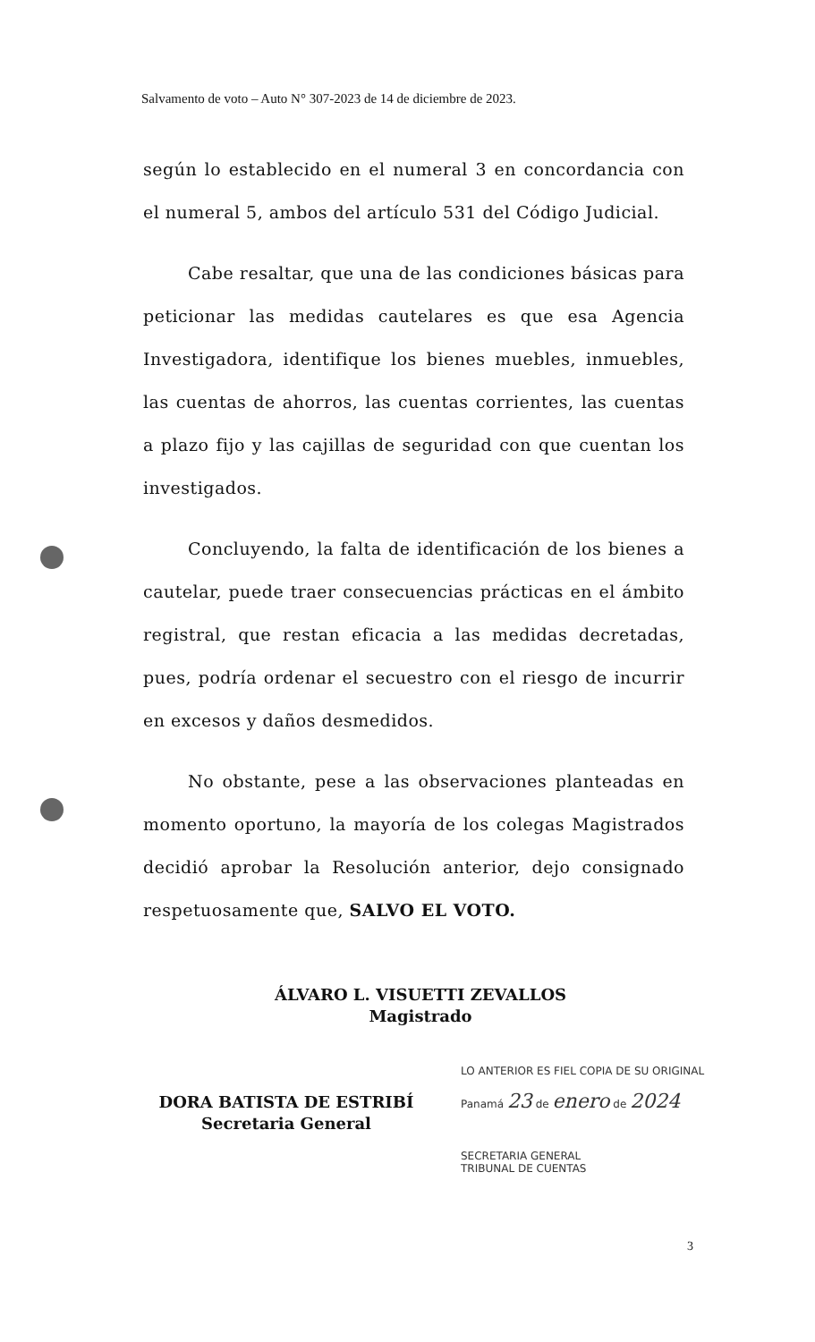Salvamento de voto – Auto N° 307-2023 de 14 de diciembre de 2023.
según lo establecido en el numeral 3 en concordancia con el numeral 5, ambos del artículo 531 del Código Judicial.
Cabe resaltar, que una de las condiciones básicas para peticionar las medidas cautelares es que esa Agencia Investigadora, identifique los bienes muebles, inmuebles, las cuentas de ahorros, las cuentas corrientes, las cuentas a plazo fijo y las cajillas de seguridad con que cuentan los investigados.
Concluyendo, la falta de identificación de los bienes a cautelar, puede traer consecuencias prácticas en el ámbito registral, que restan eficacia a las medidas decretadas, pues, podría ordenar el secuestro con el riesgo de incurrir en excesos y daños desmedidos.
No obstante, pese a las observaciones planteadas en momento oportuno, la mayoría de los colegas Magistrados decidió aprobar la Resolución anterior, dejo consignado respetuosamente que, SALVO EL VOTO.
ÁLVARO L. VISUETTI ZEVALLOS
Magistrado
DORA BATISTA DE ESTRIBÍ
Secretaria General
LO ANTERIOR ES FIEL COPIA DE SU ORIGINAL
Panamá 23 de enero de 2024
SECRETARIA GENERAL
TRIBUNAL DE CUENTAS
3